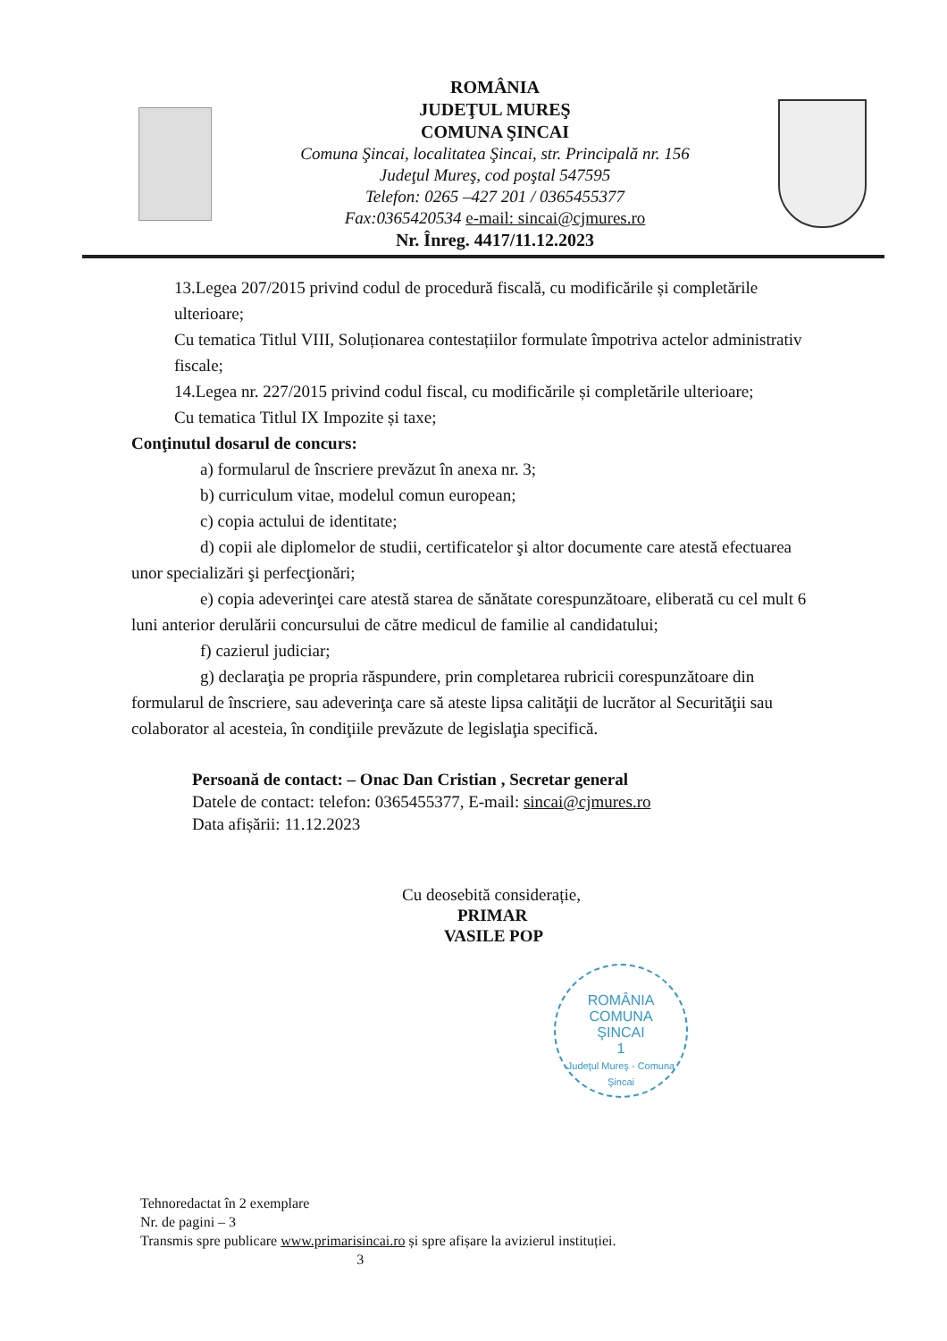ROMÂNIA
JUDEŢUL MUREŞ
COMUNA ŞINCAI
Comuna Şincai, localitatea Şincai, str. Principală nr. 156
Judeţul Mureş, cod poştal 547595
Telefon: 0265 –427 201 / 0365455377
Fax:0365420534 e-mail: sincai@cjmures.ro
Nr. Înreg. 4417/11.12.2023
13.Legea 207/2015 privind codul de procedură fiscală, cu modificările și completările ulterioare;
Cu tematica Titlul VIII, Soluționarea contestațiilor formulate împotriva actelor administrativ fiscale;
14.Legea nr. 227/2015 privind codul fiscal, cu modificările și completările ulterioare;
Cu tematica Titlul IX Impozite și taxe;
Conţinutul dosarul de concurs:
a) formularul de înscriere prevăzut în anexa nr. 3;
b) curriculum vitae, modelul comun european;
c) copia actului de identitate;
d) copii ale diplomelor de studii, certificatelor şi altor documente care atestă efectuarea unor specializări şi perfecţionări;
e) copia adeverinţei care atestă starea de sănătate corespunzătoare, eliberată cu cel mult 6 luni anterior derulării concursului de către medicul de familie al candidatului;
f) cazierul judiciar;
g) declaraţia pe propria răspundere, prin completarea rubricii corespunzătoare din formularul de înscriere, sau adeverinţa care să ateste lipsa calităţii de lucrător al Securităţii sau colaborator al acesteia, în condiţiile prevăzute de legislaţia specifică.
Persoană de contact: – Onac Dan Cristian , Secretar general
Datele de contact: telefon: 0365455377, E-mail: sincai@cjmures.ro
Data afișării: 11.12.2023
Cu deosebită considerație,
PRIMAR
VASILE POP
ROMÂNIA
COMUNA
ŞINCAI
1
Judeţul Mureş - Comuna Şincai
Tehnoredactat în 2 exemplare
Nr. de pagini – 3
Transmis spre publicare www.primarisincai.ro și spre afișare la avizierul instituției.
3